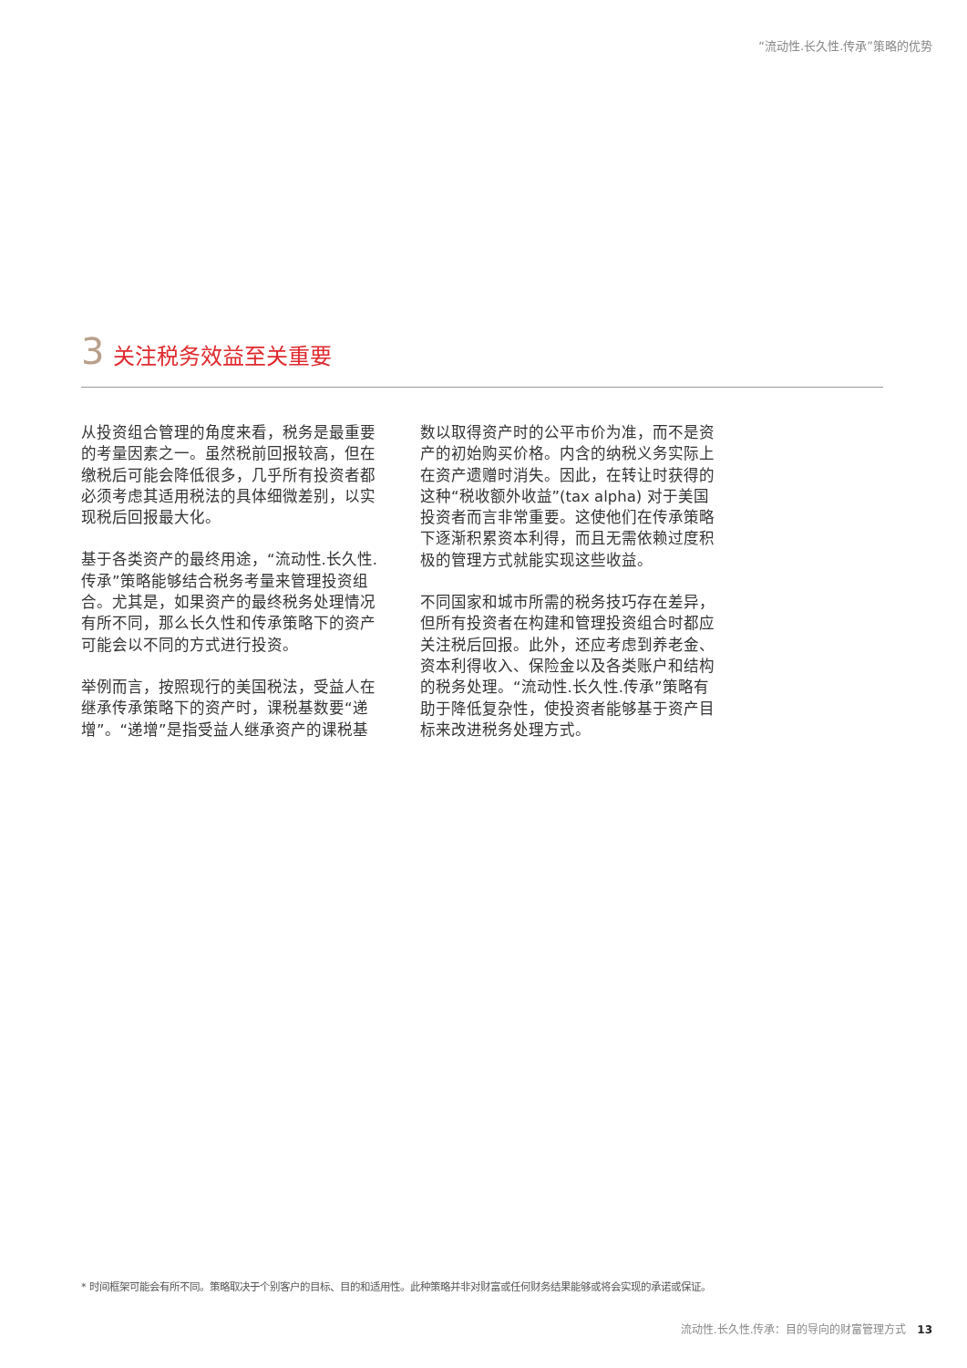“流动性.长久性.传承”策略的优势
3 关注税务效益至关重要
从投资组合管理的角度来看，税务是最重要的考量因素之一。虽然税前回报较高，但在缴税后可能会降低很多，几乎所有投资者都必须考虑其适用税法的具体细微差别，以实现税后回报最大化。
基于各类资产的最终用途，“流动性.长久性.传承”策略能够结合税务考量来管理投资组合。尤其是，如果资产的最终税务处理情况有所不同，那么长久性和传承策略下的资产可能会以不同的方式进行投资。
举例而言，按照现行的美国税法，受益人在继承传承策略下的资产时，课税基数要“递增”。“递增”是指受益人继承资产的课税基
数以取得资产时的公平市价为准，而不是资产的初始购买价格。内含的纳税义务实际上在资产遗赠时消失。因此，在转让时获得的这种“税收额外收益”(tax alpha) 对于美国投资者而言非常重要。这使他们在传承策略下逐渐积累资本利得，而且无需依赖过度积极的管理方式就能实现这些收益。
不同国家和城市所需的税务技巧存在差异，但所有投资者在构建和管理投资组合时都应关注税后回报。此外，还应考虑到养老金、资本利得收入、保险金以及各类账户和结构的税务处理。“流动性.长久性.传承”策略有助于降低复杂性，使投资者能够基于资产目标来改进税务处理方式。
* 时间框架可能会有所不同。策略取决于个别客户的目标、目的和适用性。此种策略并非对财富或任何财务结果能够或将会实现的承诺或保证。
流动性.长久性.传承：目的导向的财富管理方式 13